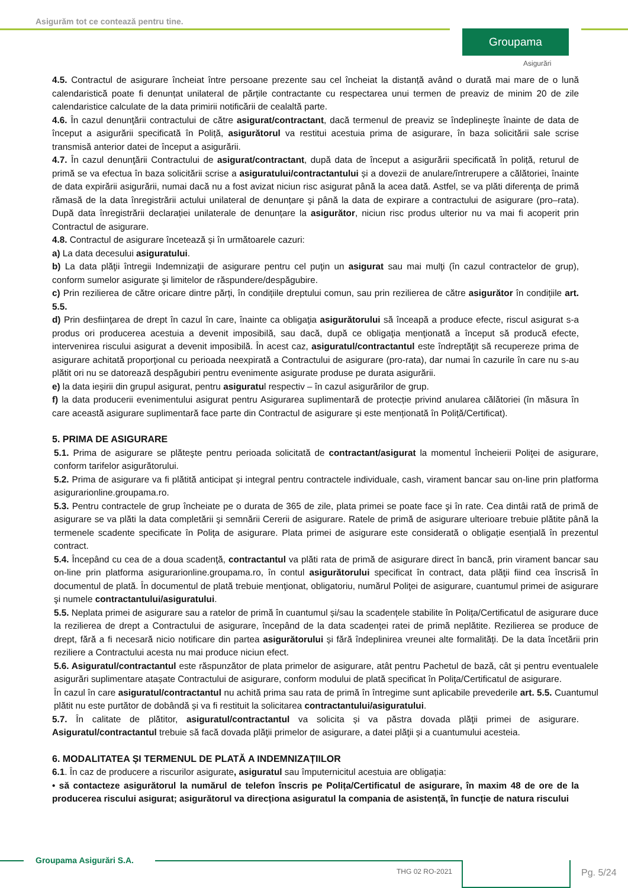Asigurăm tot ce contează pentru tine.
Groupama
Asigurări
4.5. Contractul de asigurare încheiat între persoane prezente sau cel încheiat la distanță având o durată mai mare de o lună calendaristică poate fi denunțat unilateral de părțile contractante cu respectarea unui termen de preaviz de minim 20 de zile calendaristice calculate de la data primirii notificării de cealaltă parte.
4.6. În cazul denunţării contractului de către asigurat/contractant, dacă termenul de preaviz se îndeplineşte înainte de data de început a asigurării specificată în Poliță, asigurătorul va restitui acestuia prima de asigurare, în baza solicitării sale scrise transmisă anterior datei de început a asigurării.
4.7. În cazul denunţării Contractului de asigurat/contractant, după data de început a asigurării specificată în poliță, returul de primă se va efectua în baza solicitării scrise a asiguratului/contractantului și a dovezii de anulare/întrerupere a călătoriei, înainte de data expirării asigurării, numai dacă nu a fost avizat niciun risc asigurat până la acea dată. Astfel, se va plăti diferenţa de primă rămasă de la data înregistrării actului unilateral de denunțare şi până la data de expirare a contractului de asigurare (pro–rata). După data înregistrării declarației unilaterale de denunțare la asigurător, niciun risc produs ulterior nu va mai fi acoperit prin Contractul de asigurare.
4.8. Contractul de asigurare încetează și în următoarele cazuri:
a) La data decesului asiguratului.
b) La data plăţii întregii Indemnizaţii de asigurare pentru cel puţin un asigurat sau mai mulţi (în cazul contractelor de grup), conform sumelor asigurate şi limitelor de răspundere/despăgubire.
c) Prin rezilierea de către oricare dintre părți, în condițiile dreptului comun, sau prin rezilierea de către asigurător în condițiile art. 5.5.
d) Prin desfiinţarea de drept în cazul în care, înainte ca obligaţia asigurătorului să înceapă a produce efecte, riscul asigurat s-a produs ori producerea acestuia a devenit imposibilă, sau dacă, după ce obligaţia menţionată a început să producă efecte, intervenirea riscului asigurat a devenit imposibilă. În acest caz, asiguratul/contractantul este îndreptăţit să recupereze prima de asigurare achitată proporţional cu perioada neexpirată a Contractului de asigurare (pro-rata), dar numai în cazurile în care nu s-au plătit ori nu se datorează despăgubiri pentru evenimente asigurate produse pe durata asigurării.
e) la data ieșirii din grupul asigurat, pentru asiguratul respectiv – în cazul asigurărilor de grup.
f) la data producerii evenimentului asigurat pentru Asigurarea suplimentară de protecție privind anularea călătoriei (în măsura în care această asigurare suplimentară face parte din Contractul de asigurare și este menționată în Poliță/Certificat).
5. PRIMA DE ASIGURARE
5.1. Prima de asigurare se plăteşte pentru perioada solicitată de contractant/asigurat la momentul încheierii Poliţei de asigurare, conform tarifelor asigurătorului.
5.2. Prima de asigurare va fi plătită anticipat și integral pentru contractele individuale, cash, virament bancar sau on-line prin platforma asigurarionline.groupama.ro.
5.3. Pentru contractele de grup încheiate pe o durata de 365 de zile, plata primei se poate face şi în rate. Cea dintâi rată de primă de asigurare se va plăti la data completării şi semnării Cererii de asigurare. Ratele de primă de asigurare ulterioare trebuie plătite până la termenele scadente specificate în Poliţa de asigurare. Plata primei de asigurare este considerată o obligație esențială în prezentul contract.
5.4. Începând cu cea de a doua scadenţă, contractantul va plăti rata de primă de asigurare direct în bancă, prin virament bancar sau on-line prin platforma asigurarionline.groupama.ro, în contul asigurătorului specificat în contract, data plăţii fiind cea înscrisă în documentul de plată. În documentul de plată trebuie menţionat, obligatoriu, numărul Poliţei de asigurare, cuantumul primei de asigurare şi numele contractantului/asiguratului.
5.5. Neplata primei de asigurare sau a ratelor de primă în cuantumul și/sau la scadențele stabilite în Polița/Certificatul de asigurare duce la rezilierea de drept a Contractului de asigurare, începând de la data scadenței ratei de primă neplătite. Rezilierea se produce de drept, fără a fi necesară nicio notificare din partea asigurătorului și fără îndeplinirea vreunei alte formalități. De la data încetării prin reziliere a Contractului acesta nu mai produce niciun efect.
5.6. Asiguratul/contractantul este răspunzător de plata primelor de asigurare, atât pentru Pachetul de bază, cât și pentru eventualele asigurări suplimentare atașate Contractului de asigurare, conform modului de plată specificat în Poliţa/Certificatul de asigurare.
În cazul în care asiguratul/contractantul nu achită prima sau rata de primă în întregime sunt aplicabile prevederile art. 5.5. Cuantumul plătit nu este purtător de dobândă și va fi restituit la solicitarea contractantului/asiguratului.
5.7. În calitate de plătitor, asiguratul/contractantul va solicita și va păstra dovada plăţii primei de asigurare. Asiguratul/contractantul trebuie să facă dovada plăţii primelor de asigurare, a datei plăţii și a cuantumului acesteia.
6. MODALITATEA ȘI TERMENUL DE PLATĂ A INDEMNIZAȚIILOR
6.1. În caz de producere a riscurilor asigurate, asiguratul sau împuternicitul acestuia are obligația:
• să contacteze asigurătorul la numărul de telefon înscris pe Polița/Certificatul de asigurare, în maxim 48 de ore de la producerea riscului asigurat; asigurătorul va direcționa asiguratul la compania de asistență, în funcție de natura riscului
Groupama Asigurări S.A.
THG 02 RO-2021 Pg. 5/24